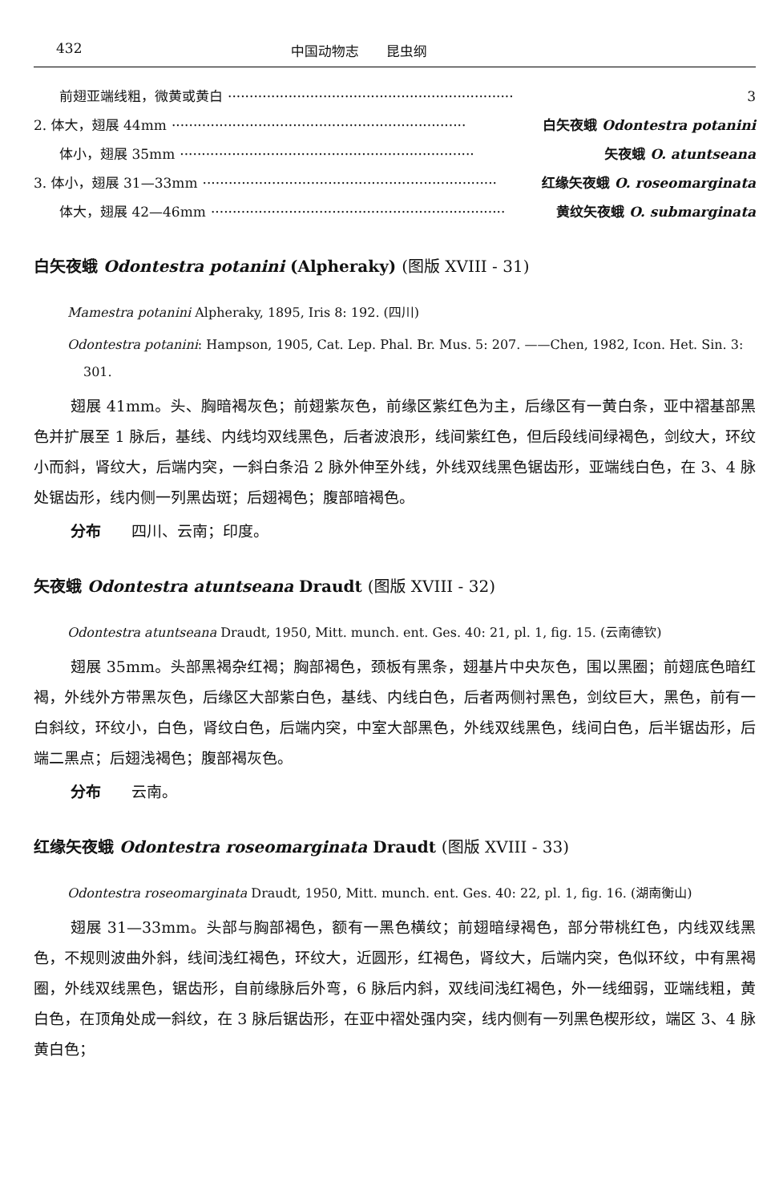432 中国动物志　　昆虫纲
前翅亚端线粗，微黄或黄白 ·································································· 3
2. 体大，翅展 44mm ···································································· 白矢夜蛾 Odontestra potanini
体小，翅展 35mm ···································································· 矢夜蛾 O. atuntseana
3. 体小，翅展 31—33mm ···································································· 红缘矢夜蛾 O. roseomarginata
体大，翅展 42—46mm ···································································· 黄纹矢夜蛾 O. submarginata
白矢夜蛾 Odontestra potanini (Alpheraky) (图版 XVIII - 31)
Mamestra potanini Alpheraky, 1895, Iris 8: 192. (四川)
Odontestra potanini: Hampson, 1905, Cat. Lep. Phal. Br. Mus. 5: 207. ——Chen, 1982, Icon. Het. Sin. 3: 301.
翅展 41mm。头、胸暗褐灰色；前翅紫灰色，前缘区紫红色为主，后缘区有一黄白条，亚中褶基部黑色并扩展至 1 脉后，基线、内线均双线黑色，后者波浪形，线间紫红色，但后段线间绿褐色，剑纹大，环纹小而斜，肾纹大，后端内突，一斜白条沿 2 脉外伸至外线，外线双线黑色锯齿形，亚端线白色，在 3、4 脉处锯齿形，线内侧一列黑齿斑；后翅褐色；腹部暗褐色。
分布　　四川、云南；印度。
矢夜蛾 Odontestra atuntseana Draudt (图版 XVIII - 32)
Odontestra atuntseana Draudt, 1950, Mitt. munch. ent. Ges. 40: 21, pl. 1, fig. 15. (云南德钦)
翅展 35mm。头部黑褐杂红褐；胸部褐色，颈板有黑条，翅基片中央灰色，围以黑圈；前翅底色暗红褐，外线外方带黑灰色，后缘区大部紫白色，基线、内线白色，后者两侧衬黑色，剑纹巨大，黑色，前有一白斜纹，环纹小，白色，肾纹白色，后端内突，中室大部黑色，外线双线黑色，线间白色，后半锯齿形，后端二黑点；后翅浅褐色；腹部褐灰色。
分布　　云南。
红缘矢夜蛾 Odontestra roseomarginata Draudt (图版 XVIII - 33)
Odontestra roseomarginata Draudt, 1950, Mitt. munch. ent. Ges. 40: 22, pl. 1, fig. 16. (湖南衡山)
翅展 31—33mm。头部与胸部褐色，额有一黑色横纹；前翅暗绿褐色，部分带桃红色，内线双线黑色，不规则波曲外斜，线间浅红褐色，环纹大，近圆形，红褐色，肾纹大，后端内突，色似环纹，中有黑褐圈，外线双线黑色，锯齿形，自前缘脉后外弯，6 脉后内斜，双线间浅红褐色，外一线细弱，亚端线粗，黄白色，在顶角处成一斜纹，在 3 脉后锯齿形，在亚中褶处强内突，线内侧有一列黑色楔形纹，端区 3、4 脉黄白色；